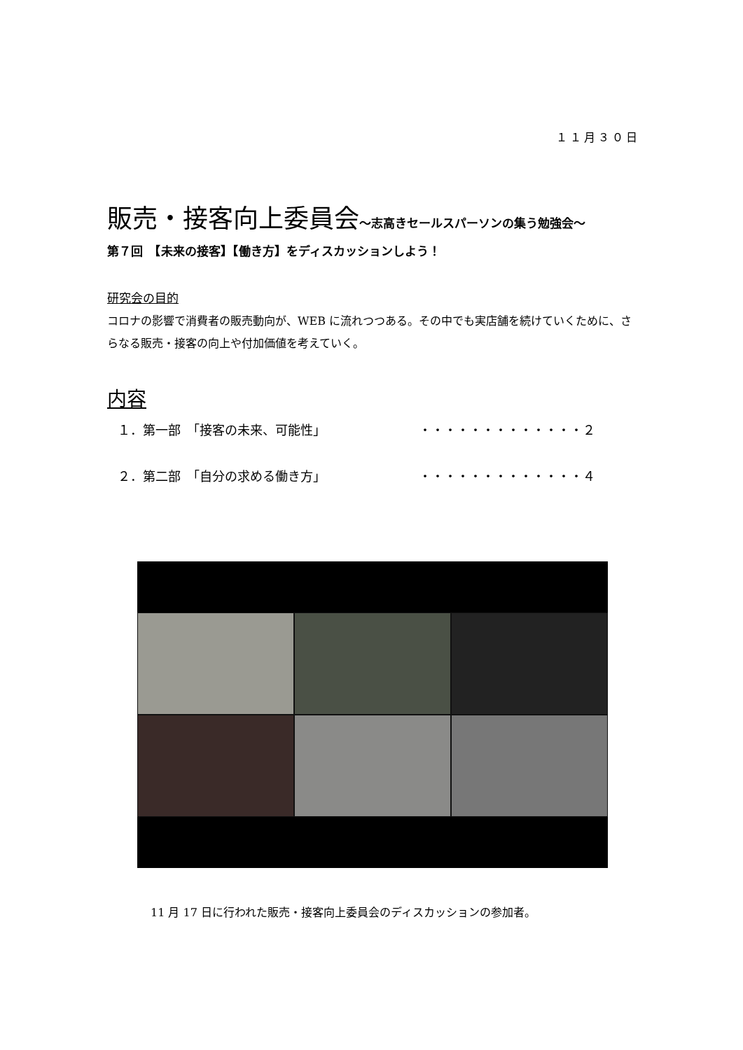１１月３０日
販売・接客向上委員会～志高きセールスパーソンの集う勉強会～
第７回　【未来の接客】【働き方】をディスカッションしよう！
研究会の目的
コロナの影響で消費者の販売動向が、WEB に流れつつある。その中でも実店舗を続けていくために、さらなる販売・接客の向上や付加価値を考えていく。
内容
１．第一部　「接客の未来、可能性」 ・・・・・・・・・・・・・２
２．第二部　「自分の求める働き方」 ・・・・・・・・・・・・・４
11 月 17 日に行われた販売・接客向上委員会のディスカッションの参加者。